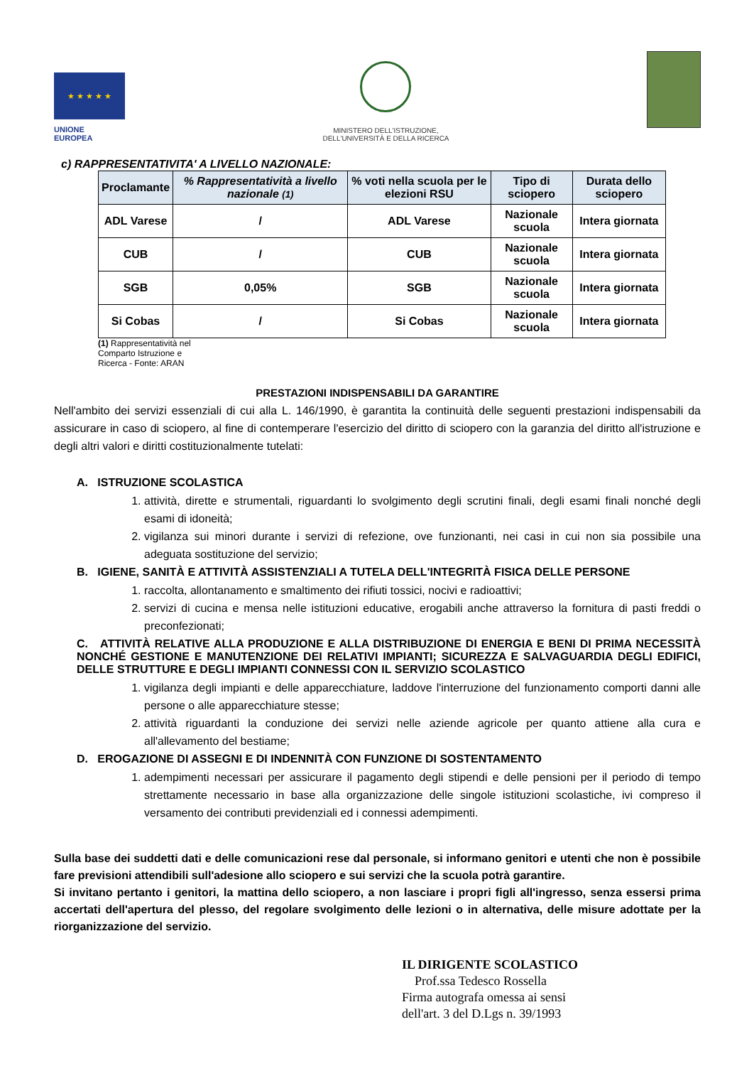★ ★ ★ ★ ★
UNIONE EUROPEA
MINISTERO DELL'ISTRUZIONE,
DELL'UNIVERSITÀ E DELLA RICERCA
c) RAPPRESENTATIVITA' A LIVELLO NAZIONALE:
| Proclamante | % Rappresentatività a livello nazionale (1) | % voti nella scuola per le elezioni RSU | Tipo di sciopero | Durata dello sciopero |
| --- | --- | --- | --- | --- |
| ADL Varese | / | ADL Varese | Nazionale scuola | Intera giornata |
| CUB | / | CUB | Nazionale scuola | Intera giornata |
| SGB | 0,05% | SGB | Nazionale scuola | Intera giornata |
| Si Cobas | / | Si Cobas | Nazionale scuola | Intera giornata |
(1) Rappresentatività nel Comparto Istruzione e Ricerca - Fonte: ARAN
PRESTAZIONI INDISPENSABILI DA GARANTIRE
Nell'ambito dei servizi essenziali di cui alla L. 146/1990, è garantita la continuità delle seguenti prestazioni indispensabili da assicurare in caso di sciopero, al fine di contemperare l'esercizio del diritto di sciopero con la garanzia del diritto all'istruzione e degli altri valori e diritti costituzionalmente tutelati:
A. ISTRUZIONE SCOLASTICA
1. attività, dirette e strumentali, riguardanti lo svolgimento degli scrutini finali, degli esami finali nonché degli esami di idoneità;
2. vigilanza sui minori durante i servizi di refezione, ove funzionanti, nei casi in cui non sia possibile una adeguata sostituzione del servizio;
B. IGIENE, SANITÀ E ATTIVITÀ ASSISTENZIALI A TUTELA DELL'INTEGRITÀ FISICA DELLE PERSONE
1. raccolta, allontanamento e smaltimento dei rifiuti tossici, nocivi e radioattivi;
2. servizi di cucina e mensa nelle istituzioni educative, erogabili anche attraverso la fornitura di pasti freddi o preconfezionati;
C. ATTIVITÀ RELATIVE ALLA PRODUZIONE E ALLA DISTRIBUZIONE DI ENERGIA E BENI DI PRIMA NECESSITÀ NONCHÉ GESTIONE E MANUTENZIONE DEI RELATIVI IMPIANTI; SICUREZZA E SALVAGUARDIA DEGLI EDIFICI, DELLE STRUTTURE E DEGLI IMPIANTI CONNESSI CON IL SERVIZIO SCOLASTICO
1. vigilanza degli impianti e delle apparecchiature, laddove l'interruzione del funzionamento comporti danni alle persone o alle apparecchiature stesse;
2. attività riguardanti la conduzione dei servizi nelle aziende agricole per quanto attiene alla cura e all'allevamento del bestiame;
D. EROGAZIONE DI ASSEGNI E DI INDENNITÀ CON FUNZIONE DI SOSTENTAMENTO
1. adempimenti necessari per assicurare il pagamento degli stipendi e delle pensioni per il periodo di tempo strettamente necessario in base alla organizzazione delle singole istituzioni scolastiche, ivi compreso il versamento dei contributi previdenziali ed i connessi adempimenti.
Sulla base dei suddetti dati e delle comunicazioni rese dal personale, si informano genitori e utenti che non è possibile fare previsioni attendibili sull'adesione allo sciopero e sui servizi che la scuola potrà garantire.
Si invitano pertanto i genitori, la mattina dello sciopero, a non lasciare i propri figli all'ingresso, senza essersi prima accertati dell'apertura del plesso, del regolare svolgimento delle lezioni o in alternativa, delle misure adottate per la riorganizzazione del servizio.
IL DIRIGENTE SCOLASTICO
Prof.ssa Tedesco Rossella
Firma autografa omessa ai sensi
dell'art. 3 del D.Lgs n. 39/1993